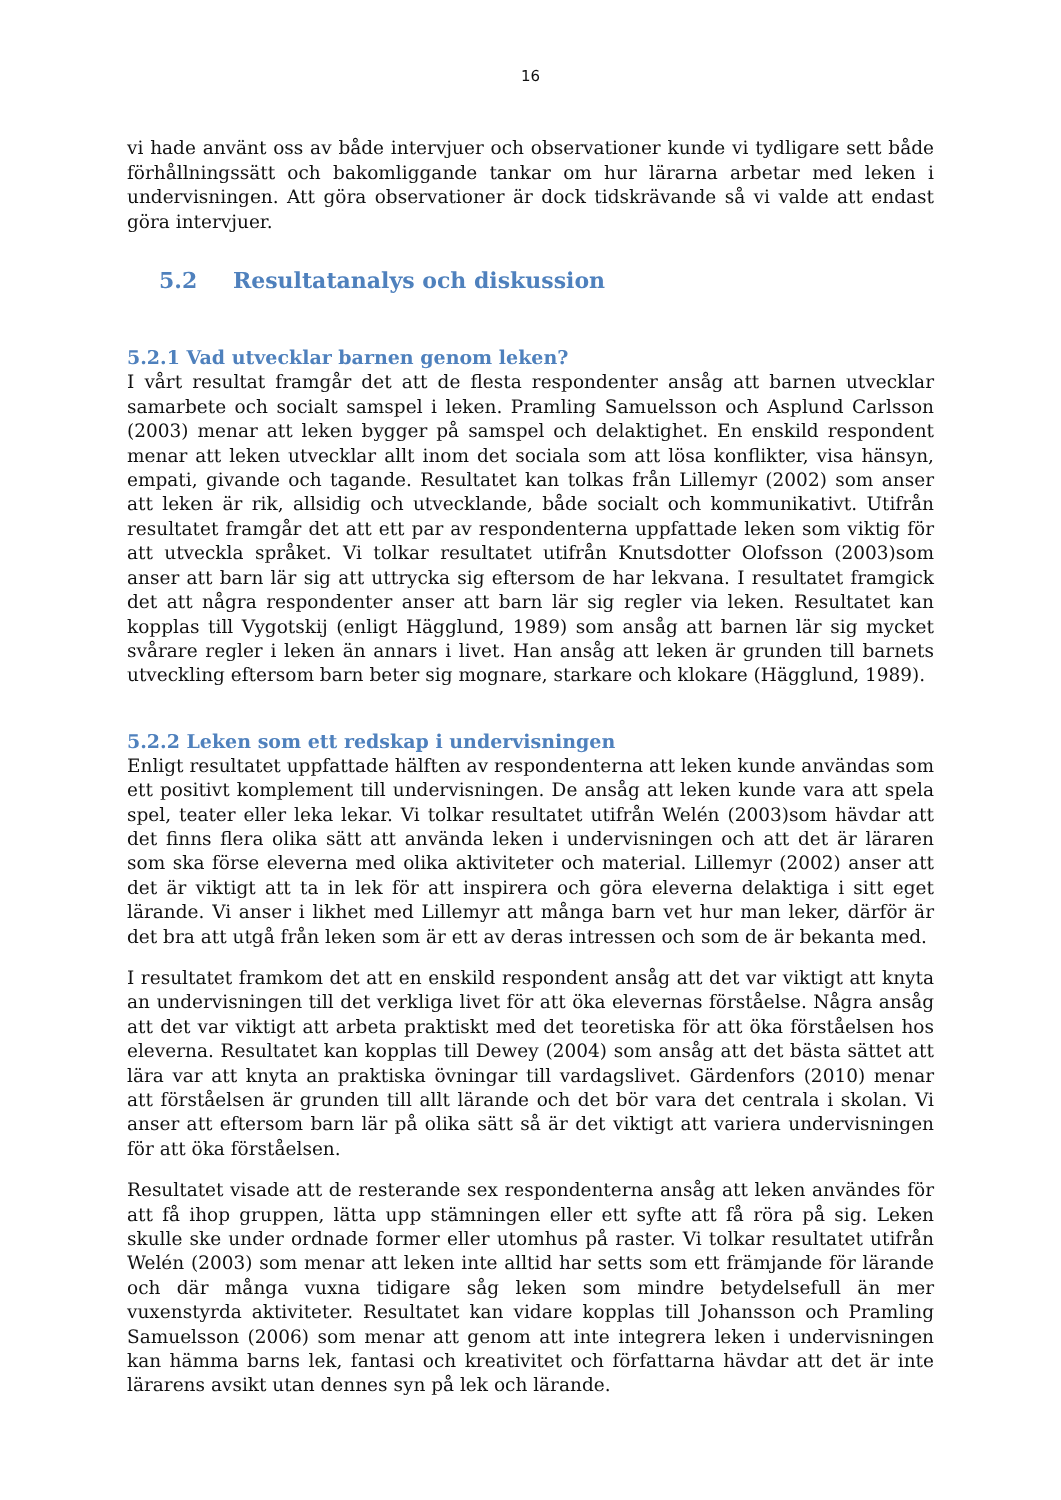16
vi hade använt oss av både intervjuer och observationer kunde vi tydligare sett både förhållningssätt och bakomliggande tankar om hur lärarna arbetar med leken i undervisningen. Att göra observationer är dock tidskrävande så vi valde att endast göra intervjuer.
5.2 Resultatanalys och diskussion
5.2.1 Vad utvecklar barnen genom leken?
I vårt resultat framgår det att de flesta respondenter ansåg att barnen utvecklar samarbete och socialt samspel i leken. Pramling Samuelsson och Asplund Carlsson (2003) menar att leken bygger på samspel och delaktighet. En enskild respondent menar att leken utvecklar allt inom det sociala som att lösa konflikter, visa hänsyn, empati, givande och tagande. Resultatet kan tolkas från Lillemyr (2002) som anser att leken är rik, allsidig och utvecklande, både socialt och kommunikativt. Utifrån resultatet framgår det att ett par av respondenterna uppfattade leken som viktig för att utveckla språket. Vi tolkar resultatet utifrån Knutsdotter Olofsson (2003)som anser att barn lär sig att uttrycka sig eftersom de har lekvana. I resultatet framgick det att några respondenter anser att barn lär sig regler via leken. Resultatet kan kopplas till Vygotskij (enligt Hägglund, 1989) som ansåg att barnen lär sig mycket svårare regler i leken än annars i livet. Han ansåg att leken är grunden till barnets utveckling eftersom barn beter sig mognare, starkare och klokare (Hägglund, 1989).
5.2.2 Leken som ett redskap i undervisningen
Enligt resultatet uppfattade hälften av respondenterna att leken kunde användas som ett positivt komplement till undervisningen. De ansåg att leken kunde vara att spela spel, teater eller leka lekar. Vi tolkar resultatet utifrån Welén (2003)som hävdar att det finns flera olika sätt att använda leken i undervisningen och att det är läraren som ska förse eleverna med olika aktiviteter och material. Lillemyr (2002) anser att det är viktigt att ta in lek för att inspirera och göra eleverna delaktiga i sitt eget lärande. Vi anser i likhet med Lillemyr att många barn vet hur man leker, därför är det bra att utgå från leken som är ett av deras intressen och som de är bekanta med.
I resultatet framkom det att en enskild respondent ansåg att det var viktigt att knyta an undervisningen till det verkliga livet för att öka elevernas förståelse. Några ansåg att det var viktigt att arbeta praktiskt med det teoretiska för att öka förståelsen hos eleverna. Resultatet kan kopplas till Dewey (2004) som ansåg att det bästa sättet att lära var att knyta an praktiska övningar till vardagslivet. Gärdenfors (2010) menar att förståelsen är grunden till allt lärande och det bör vara det centrala i skolan. Vi anser att eftersom barn lär på olika sätt så är det viktigt att variera undervisningen för att öka förståelsen.
Resultatet visade att de resterande sex respondenterna ansåg att leken användes för att få ihop gruppen, lätta upp stämningen eller ett syfte att få röra på sig. Leken skulle ske under ordnade former eller utomhus på raster. Vi tolkar resultatet utifrån Welén (2003) som menar att leken inte alltid har setts som ett främjande för lärande och där många vuxna tidigare såg leken som mindre betydelsefull än mer vuxenstyrda aktiviteter. Resultatet kan vidare kopplas till Johansson och Pramling Samuelsson (2006) som menar att genom att inte integrera leken i undervisningen kan hämma barns lek, fantasi och kreativitet och författarna hävdar att det är inte lärarens avsikt utan dennes syn på lek och lärande.